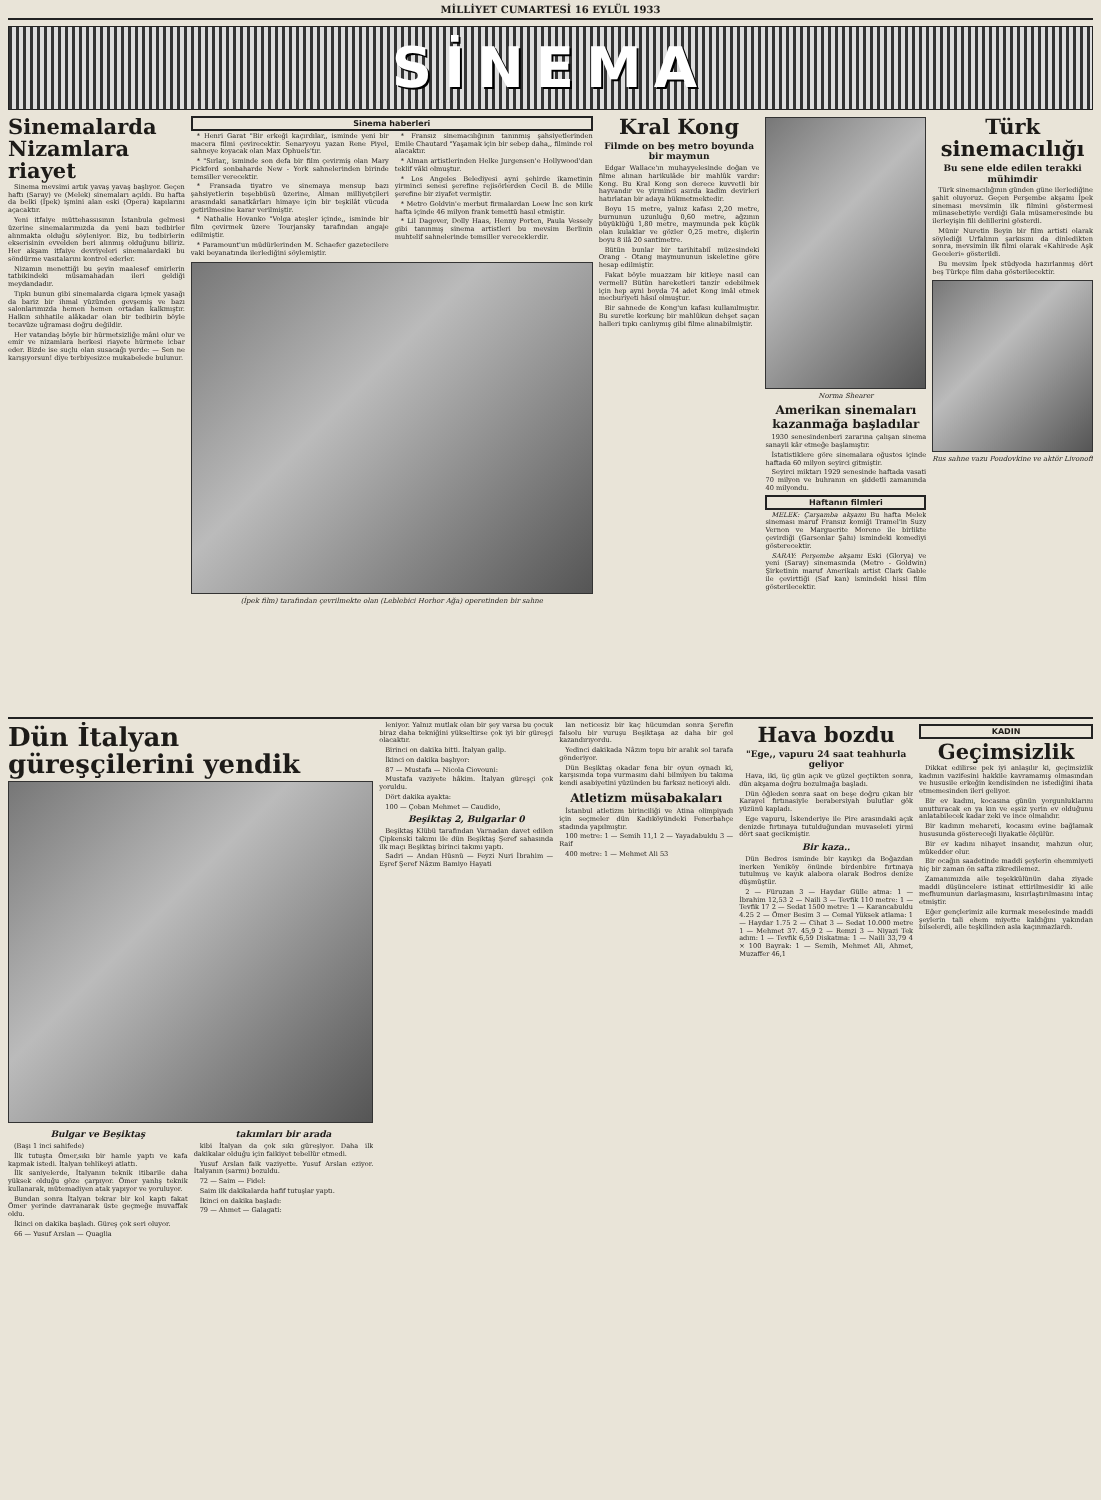MİLLİYET CUMARTESİ 16 EYLÜL 1933
SİNEMA
Sinemalarda Nizamlara riayet
Sinema mevsimi artık yavaş yavaş başlıyor. Geçen haftı (Saray) ve (Melek) sinemaları açıldı. Bu hafta da belki (İpek) işmini alan eski (Opera) kapılarını açacaktır.
Yeni itfaiye müttehassısının İstanbula gelmesi üzerine sinemalarımızda da yeni bazı tedbirler alınmakta olduğu söyleniyor. Biz, bu tedbirlerin ekserisinin evvelden beri alınmış olduğunu biliriz. Her akşam itfaiye devriyeleri sinemalardaki bu söndürme vasıtalarını kontrol ederler.
Nizamın menettiği bu şeyin maalesef emirlerin tatbikindeki müsamahadan ileri geldiği meydandadır.
Tıpkı bunun gibi sinemalarda cigara içmek yasağı da bariz bir ihmal yüzünden gevşemiş ve bazı salonlarımızda hemen hemen ortadan kalkmıştır. Halkın sıhhatile alâkadar olan bir tedbirin böyle tecavüze uğraması doğru değildir.
Her vatandaş böyle bir hürmetsizliğe mâni olur ve emir ve nizamlara herkesi riayete hürmete icbar eder. Bizde ise suçlu olan susacağı yerde: — Sen ne karışıyorsun! diye terbiyesizce mukabelede bulunur.
Sinema haberleri
* Henri Garat "Bir erkeği kaçırdılar,, isminde yeni bir macera filmi çevirecektir. Senaryoyu yazan Rene Piyel, sahneye koyacak olan Max Ophuels'tır.
* "Sırlar,, isminde son defa bir film çevirmiş olan Mary Pickford sonbaharde New - York sahnelerinden birinde temsiller verecektir.
* Fransada tiyatro ve sinemaya mensup bazı şahsiyetlerin teşebbüsü üzerine, Alman milliyetçileri arasındaki sanatkârları himaye için bir teşkilât vücuda getirilmesine karar verilmiştir.
* Nathalie Hovanko "Volga ateşler içinde,, isminde bir film çevirmek üzere Tourjansky tarafından angaje edilmiştir.
* Paramount'un müdürlerinden M. Schaefer gazetecilere vaki beyanatında ilerlediğini söylemiştir.
* Fransız sinemacılığının tanınmış şahsiyetlerinden Emile Chautard "Yaşamak için bir sebep daha,, filminde rol alacaktır.
* Alman artistlerinden Helke Jurgensen'e Hollywood'dan teklif vâki olmuştur.
* Los Angeles Belediyesi ayni şehirde ikametinin yirminci senesi şerefine rejisörlerden Cecil B. de Mille şerefine bir ziyafet vermiştir.
* Metro Goldvin'e merbut firmalardan Loew İnc son kırk hafta içinde 46 milyon frank temettü hasıl etmiştir.
* Lil Dagover, Dolly Haas, Henny Porten, Paula Vessely gibi tanınmış sinema artistleri bu mevsim Berlinin muhtelif sahnelerinde temsiller vereceklerdir.
(İpek film) tarafından çevrilmekte olan (Leblebici Horhor Ağa) operetinden bir sahne
Kral Kong
Filmde on beş metro boyunda bir maymun
Edgar Wallace'ın muhayyelesinde doğan ve filme alınan harikulâde bir mahlûk vardır: Kong. Bu Kral Kong son derece kuvvetli bir hayvandır ve yirminci asırda kadim devirleri hatırlatan bir adaya hükmetmektedir.
Boyu 15 metre, yalnız kafası 2,20 metre, burnunun uzunluğu 0,60 metre, ağzının büyüklüğü 1,80 metre, maymunda pek küçük olan kulaklar ve gözler 0,25 metre, dişlerin boyu 8 ilâ 20 santimetre.
Bütün bunlar bir tarihitabiî müzesindeki Orang - Otang maymununun iskeletine göre hesap edilmiştir.
Fakat böyle muazzam bir kitleye nasıl can vermeli? Bütün hareketleri tanzir edebilmek için hep ayni boyda 74 adet Kong imâl etmek mecburiyeti hâsıl olmuştur.
Bir sahnede de Kong'un kafası kullanılmıştır. Bu suretle korkunç bir mahlûkun dehşet saçan halleri tıpkı canlıymış gibi filme alınabilmiştir.
Norma Shearer
Amerikan sinemaları kazanmağa başladılar
1930 senesindenberi zararına çalışan sinema sanayii kâr etmeğe başlamıştır.
İstatistiklere göre sinemalara oğustos içinde haftada 60 milyon seyirci gitmiştir.
Seyirci miktarı 1929 senesinde haftada vasati 70 milyon ve buhranın en şiddetli zamanında 40 milyondu.
Haftanın filmleri
MELEK: Çarşamba akşamı Bu hafta Melek sineması maruf Fransız komiği Tramel'in Suzy Vernon ve Marguerite Moreno ile birlikte çevirdiği (Garsonlar Şahı) ismindeki komediyi gösterecektir.
SARAY: Perşembe akşamı Eski (Glorya) ve yeni (Saray) sinemasında (Metro - Goldwin) Şirketinin maruf Amerikalı artist Clark Gable ile çevirttiği (Saf kan) ismindeki hissi film gösterilecektir.
Türk sinemacılığı
Bu sene elde edilen terakki mühimdir
Türk sinemacılığının günden güne ilerlediğine şahit oluyoruz. Geçen Perşembe akşamı İpek sineması mevsimin ilk filmini göstermesi münasebetiyle verdiği Gala müsameresinde bu ilerleyişin fili delillerini gösterdi.
Münir Nuretin Beyin bir film artisti olarak söylediği Urfalının şarkısını da dinledikten sonra, mevsimin ilk filmi olarak «Kahirede Aşk Geceleri» gösterildi.
Bu mevsim İpek stüdyoda hazırlanmış dört beş Türkçe film daha gösterilecektir.
Rus sahne vazu Poudovkine ve aktör Livonoff
Dün İtalyan güreşçilerini yendik
Bulgar ve Beşiktaş
(Başı 1 inci sahifede)
İlk tutuşta Ömer,sıkı bir hamle yaptı ve kafa kapmak istedi. İtalyan tehlikeyi atlattı.
İlk saniyelerde, İtalyanın teknik itibarile daha yüksek olduğu göze çarpıyor. Ömer yanlış teknik kullanarak, mütemadiyen atak yapıyor ve yoruluyor.
Bundan sonra İtalyan tekrar bir kol kaptı fakat Ömer yerinde davranarak üste geçmeğe muvaffak oldu.
İkinci on dakika başladı. Güreş çok seri oluyor.
66 — Yusuf Arslan — Quaglia
takımları bir arada
kibi İtalyan da çok sıkı güreşiyor. Daha ilk dakikalar olduğu için faikiyet tebellür etmedi.
Yusuf Arslan faik vaziyette. Yusuf Arslan eziyor. İtalyanın (sarmı) bozuldu.
72 — Saim — Fidel:
Saim ilk dakikalarda hafif tutuşlar yaptı.
İkinci on dakika başladı:
79 — Ahmet — Galagati:
leniyor. Yalnız mutlak olan bir şey varsa bu çocuk biraz daha tekniğini yükseltirse çok iyi bir güreşçi olacaktır.
Birinci on dakika bitti. İtalyan galip.
İkinci on dakika başlıyor:
87 — Mustafa — Nicola Ciovouni:
Mustafa vaziyete hâkim. İtalyan güreşçi çok yoruldu.
Dört dakika ayakta:
100 — Çoban Mehmet — Caudido,
Beşiktaş 2, Bulgarlar 0
Beşiktaş Klübü tarafından Varnadan davet edilen Çipkenski takımı ile dün Beşiktaş Şeref sahasında ilk maçı Beşiktaş birinci takımı yaptı.
Sadri — Andan Hüsnü — Feyzi Nuri İbrahim — Eşref Şeref Nâzım Bamiyo Hayati
lan neticesiz bir kaç hücumdan sonra Şerefin falsolu bir vuruşu Beşiktaşa az daha bir gol kazandırıyordu.
Yedinci dakikada Nâzım topu bir aralık sol tarafa gönderiyor.
Dün Beşiktaş okadar fena bir oyun oynadı ki, karşısında topa vurmasını dahi bilmiyen bu takıma kendi asabiyetini yüzünden bu farksız neticeyi aldı.
Atletizm müsabakaları
İstanbul atletizm birinciliği ve Atina olimpiyadı için seçmeler dün Kadıköyündeki Fenerbahçe stadında yapılmıştır.
100 metre: 1 — Semih 11,1 2 — Yayadabuldu 3 — Raif
400 metre: 1 — Mehmet Ali 53
Hava bozdu
"Ege,, vapuru 24 saat teahhurla geliyor
Hava, iki, üç gün açık ve güzel geçtikten sonra, dün akşama doğru bozulmağa başladı.
Dün öğleden sonra saat on beşe doğru çıkan bir Karayel fırtınasiyle berabersiyah bulutlar gök yüzünü kapladı.
Ege vapuru, İskenderiye ile Pire arasındaki açık denizde fırtınaya tutulduğundan muvaseleti yirmi dört saat gecikmiştir.
Bir kaza..
Dün Bedros isminde bir kayıkçı da Boğazdan inerken Yeniköy önünde birdenbire fırtınaya tutulmuş ve kayık alabora olarak Bodros denize düşmüştür.
2 — Füruzan 3 — Haydar Gülle atma: 1 — İbrahim 12,53 2 — Naili 3 — Tevfik 110 metre: 1 — Tevfik 17 2 — Sedat 1500 metre: 1 — Karancabuldu 4.25 2 — Ömer Besim 3 — Cemal Yüksek atlama: 1 — Haydar 1.75 2 — Cihat 3 — Sedat 10.000 metre 1 — Mehmet 37. 45,9 2 — Remzi 3 — Niyazi Tek adım: 1 — Tevfik 6,59 Diskatma: 1 — Naili 33,79 4 × 100 Bayrak: 1 — Semih, Mehmet Ali, Ahmet, Muzaffer 46,1
KADIN
Geçimsizlik
Dikkat edilirse pek iyi anlaşılır ki, geçimsizlik kadının vazifesini hakkile kavramamış olmasından ve hususile erkeğin kendisinden ne istediğini ihata etmemesinden ileri geliyor.
Bir ev kadını, kocasına günün yorgunluklarını unutturacak en ya kın ve eşsiz yerin ev olduğunu anlatabilecek kadar zeki ve ince olmalıdır.
Bir kadının mehareti, kocasını evine bağlamak hususunda göstereceği liyakatle ölçülür.
Bir ev kadını nihayet insandır, mahzun olur, mükedder olur.
Bir ocağın saadetinde maddi şeylerin ehemmiyeti hiç bir zaman ön safta zikredilemez.
Zamanımızda aile teşekkülünün daha ziyade maddi düşüncelere istinat ettirilmesidir ki aile mefhumunun darlaşmasını, kısırlaştırılmasını intaç etmiştir.
Eğer gençlerimiz aile kurmak meselesinde maddi şeylerin tali ehem miyette kaldığını yakından bilselerdi, aile teşkilinden asla kaçınmazlardı.